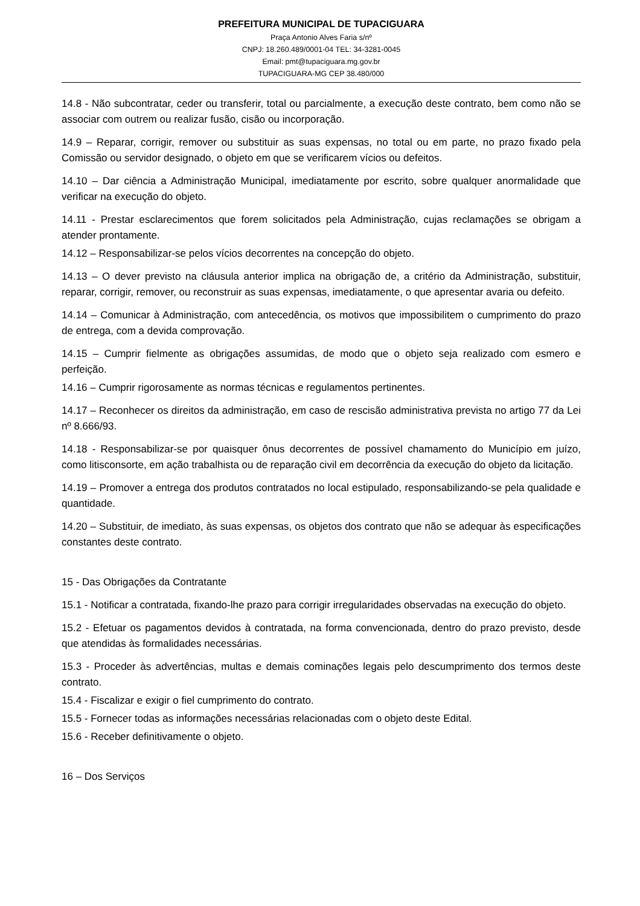PREFEITURA MUNICIPAL DE TUPACIGUARA
Praça Antonio Alves Faria s/nº
CNPJ: 18.260.489/0001-04 TEL: 34-3281-0045
Email: pmt@tupaciguara.mg.gov.br
TUPACIGUARA-MG CEP 38.480/000
14.8 - Não subcontratar, ceder ou transferir, total ou parcialmente, a execução deste contrato, bem como não se associar com outrem ou realizar fusão, cisão ou incorporação.
14.9 – Reparar, corrigir, remover ou substituir as suas expensas, no total ou em parte, no prazo fixado pela Comissão ou servidor designado, o objeto em que se verificarem vícios ou defeitos.
14.10 – Dar ciência a Administração Municipal, imediatamente por escrito, sobre qualquer anormalidade que verificar na execução do objeto.
14.11 - Prestar esclarecimentos que forem solicitados pela Administração, cujas reclamações se obrigam a atender prontamente.
14.12 – Responsabilizar-se pelos vícios decorrentes na concepção do objeto.
14.13 – O dever previsto na cláusula anterior implica na obrigação de, a critério da Administração, substituir, reparar, corrigir, remover, ou reconstruir as suas expensas, imediatamente, o que apresentar avaria ou defeito.
14.14 – Comunicar à Administração, com antecedência, os motivos que impossibilitem o cumprimento do prazo de entrega, com a devida comprovação.
14.15 – Cumprir fielmente as obrigações assumidas, de modo que o objeto seja realizado com esmero e perfeição.
14.16 – Cumprir rigorosamente as normas técnicas e regulamentos pertinentes.
14.17 – Reconhecer os direitos da administração, em caso de rescisão administrativa prevista no artigo 77 da Lei nº 8.666/93.
14.18 - Responsabilizar-se por quaisquer ônus decorrentes de possível chamamento do Município em juízo, como litisconsorte, em ação trabalhista ou de reparação civil em decorrência da execução do objeto da licitação.
14.19 – Promover a entrega dos produtos contratados no local estipulado, responsabilizando-se pela qualidade e quantidade.
14.20 – Substituir, de imediato, às suas expensas, os objetos dos contrato que não se adequar às especificações constantes deste contrato.
15 - Das Obrigações da Contratante
15.1 - Notificar a contratada, fixando-lhe prazo para corrigir irregularidades observadas na execução do objeto.
15.2 - Efetuar os pagamentos devidos à contratada, na forma convencionada, dentro do prazo previsto, desde que atendidas às formalidades necessárias.
15.3 - Proceder às advertências, multas e demais cominações legais pelo descumprimento dos termos deste contrato.
15.4 - Fiscalizar e exigir o fiel cumprimento do contrato.
15.5 - Fornecer todas as informações necessárias relacionadas com o objeto deste Edital.
15.6 - Receber definitivamente o objeto.
16 – Dos Serviços